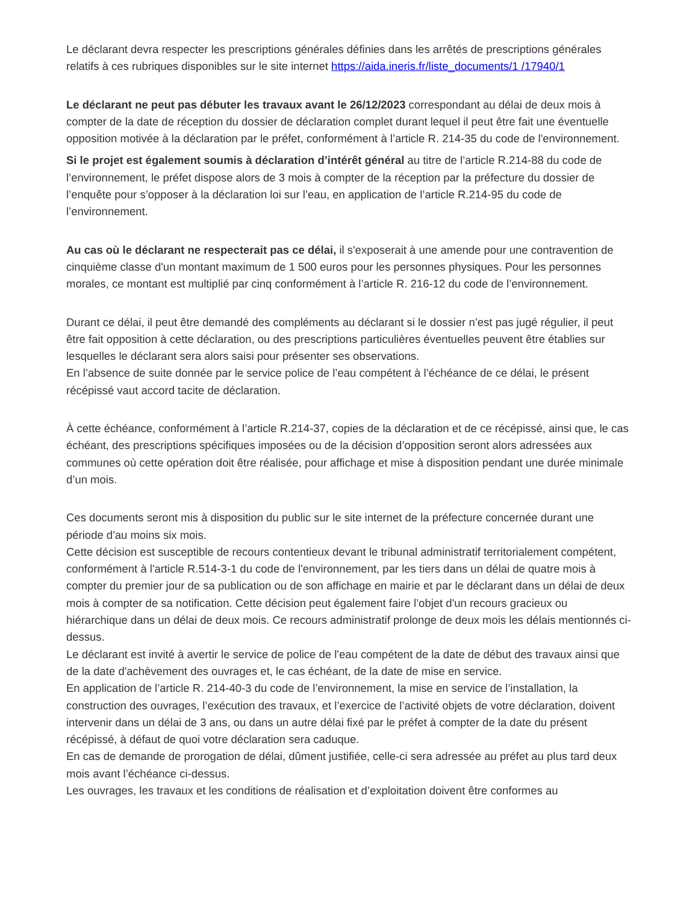Le déclarant devra respecter les prescriptions générales définies dans les arrêtés de prescriptions générales relatifs à ces rubriques disponibles sur le site internet https://aida.ineris.fr/liste_documents/1 /17940/1
Le déclarant ne peut pas débuter les travaux avant le 26/12/2023 correspondant au délai de deux mois à compter de la date de réception du dossier de déclaration complet durant lequel il peut être fait une éventuelle opposition motivée à la déclaration par le préfet, conformément à l’article R. 214-35 du code de l'environnement.
Si le projet est également soumis à déclaration d’intérêt général au titre de l’article R.214-88 du code de l’environnement, le préfet dispose alors de 3 mois à compter de la réception par la préfecture du dossier de l’enquête pour s’opposer à la déclaration loi sur l’eau, en application de l’article R.214-95 du code de l’environnement.
Au cas où le déclarant ne respecterait pas ce délai, il s'exposerait à une amende pour une contravention de cinquième classe d'un montant maximum de 1 500 euros pour les personnes physiques. Pour les personnes morales, ce montant est multiplié par cinq conformément à l’article R. 216-12 du code de l’environnement.
Durant ce délai, il peut être demandé des compléments au déclarant si le dossier n’est pas jugé régulier, il peut être fait opposition à cette déclaration, ou des prescriptions particulières éventuelles peuvent être établies sur lesquelles le déclarant sera alors saisi pour présenter ses observations.
En l’absence de suite donnée par le service police de l’eau compétent à l’échéance de ce délai, le présent récépissé vaut accord tacite de déclaration.
À cette échéance, conformément à l’article R.214-37, copies de la déclaration et de ce récépissé, ainsi que, le cas échéant, des prescriptions spécifiques imposées ou de la décision d’opposition seront alors adressées aux communes où cette opération doit être réalisée, pour affichage et mise à disposition pendant une durée minimale d’un mois.
Ces documents seront mis à disposition du public sur le site internet de la préfecture concernée durant une période d'au moins six mois.
Cette décision est susceptible de recours contentieux devant le tribunal administratif territorialement compétent, conformément à l'article R.514-3-1 du code de l'environnement, par les tiers dans un délai de quatre mois à compter du premier jour de sa publication ou de son affichage en mairie et par le déclarant dans un délai de deux mois à compter de sa notification. Cette décision peut également faire l’objet d'un recours gracieux ou hiérarchique dans un délai de deux mois. Ce recours administratif prolonge de deux mois les délais mentionnés ci-dessus.
Le déclarant est invité à avertir le service de police de l'eau compétent de la date de début des travaux ainsi que de la date d'achèvement des ouvrages et, le cas échéant, de la date de mise en service.
En application de l’article R. 214-40-3 du code de l’environnement, la mise en service de l’installation, la construction des ouvrages, l’exécution des travaux, et l’exercice de l’activité objets de votre déclaration, doivent intervenir dans un délai de 3 ans, ou dans un autre délai fixé par le préfet à compter de la date du présent récépissé, à défaut de quoi votre déclaration sera caduque.
En cas de demande de prorogation de délai, dûment justifiée, celle-ci sera adressée au préfet au plus tard deux mois avant l’échéance ci-dessus.
Les ouvrages, les travaux et les conditions de réalisation et d’exploitation doivent être conformes au